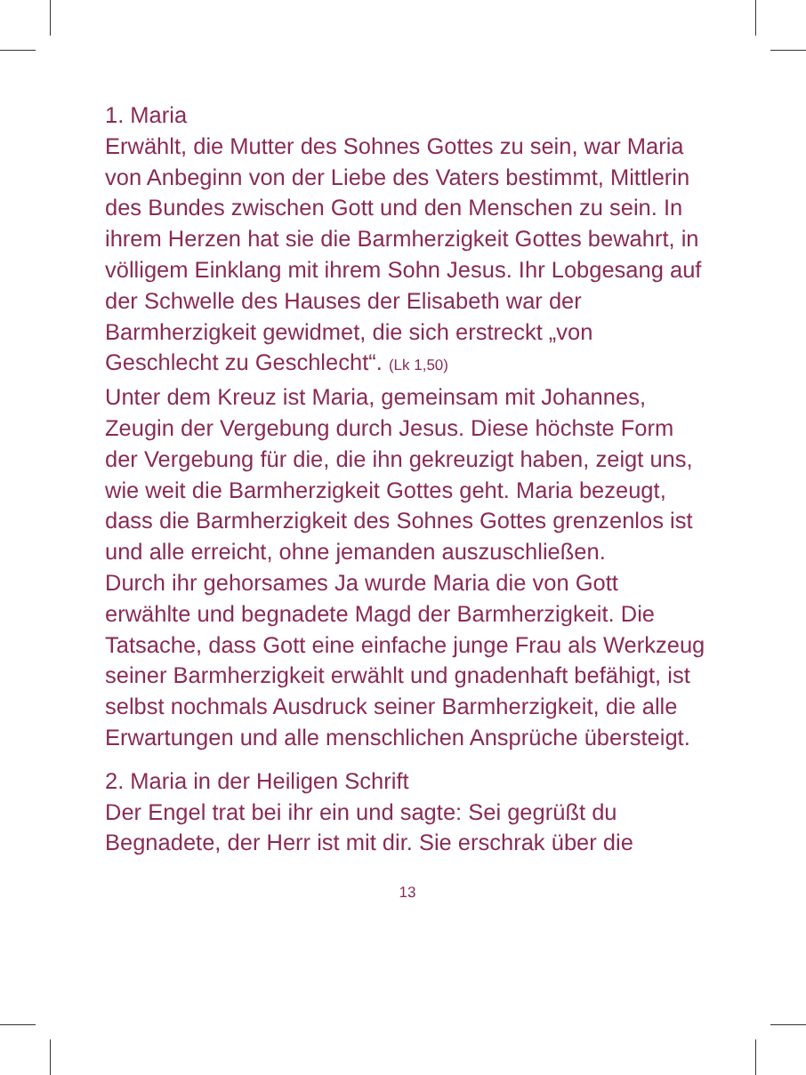1. Maria
Erwählt, die Mutter des Sohnes Gottes zu sein, war Maria von Anbeginn von der Liebe des Vaters bestimmt, Mittlerin des Bundes zwischen Gott und den Menschen zu sein. In ihrem Herzen hat sie die Barmherzigkeit Gottes bewahrt, in völligem Einklang mit ihrem Sohn Jesus. Ihr Lobgesang auf der Schwelle des Hauses der Elisabeth war der Barmherzigkeit gewidmet, die sich erstreckt „von Geschlecht zu Geschlecht“. (Lk 1,50)
Unter dem Kreuz ist Maria, gemeinsam mit Johannes, Zeugin der Vergebung durch Jesus. Diese höchste Form der Vergebung für die, die ihn gekreuzigt haben, zeigt uns, wie weit die Barmherzigkeit Gottes geht. Maria bezeugt, dass die Barmherzigkeit des Sohnes Gottes grenzenlos ist und alle erreicht, ohne jemanden auszuschließen.
Durch ihr gehorsames Ja wurde Maria die von Gott erwählte und begnadete Magd der Barmherzigkeit. Die Tatsache, dass Gott eine einfache junge Frau als Werkzeug seiner Barmherzigkeit erwählt und gnadenhaft befähigt, ist selbst nochmals Ausdruck seiner Barmherzigkeit, die alle Erwartungen und alle menschlichen Ansprüche übersteigt.
2. Maria in der Heiligen Schrift
Der Engel trat bei ihr ein und sagte: Sei gegrüßt du Begnadete, der Herr ist mit dir. Sie erschrak über die
13